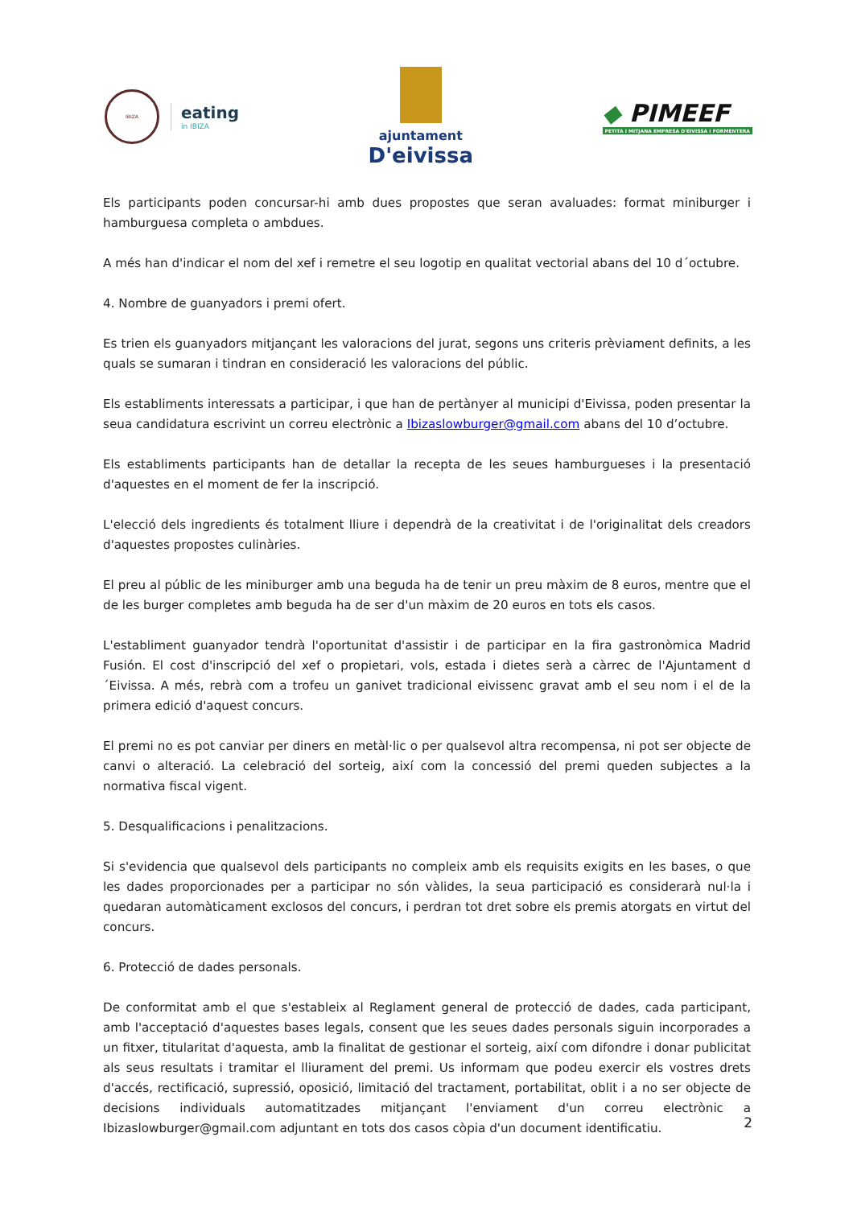IBIZA
eating
in IBIZA
ajuntament
D'eivissa
◆ PIMEEF
PETITA I MITJANA EMPRESA D'EIVISSA I FORMENTERA
Els participants poden concursar-hi amb dues propostes que seran avaluades: format miniburger i hamburguesa completa o ambdues.
A més han d'indicar el nom del xef i remetre el seu logotip en qualitat vectorial abans del 10 d´octubre.
4. Nombre de guanyadors i premi ofert.
Es trien els guanyadors mitjançant les valoracions del jurat, segons uns criteris prèviament definits, a les quals se sumaran i tindran en consideració les valoracions del públic.
Els establiments interessats a participar, i que han de pertànyer al municipi d'Eivissa, poden presentar la seua candidatura escrivint un correu electrònic a Ibizaslowburger@gmail.com abans del 10 d’octubre.
Els establiments participants han de detallar la recepta de les seues hamburgueses i la presentació d'aquestes en el moment de fer la inscripció.
L'elecció dels ingredients és totalment lliure i dependrà de la creativitat i de l'originalitat dels creadors d'aquestes propostes culinàries.
El preu al públic de les miniburger amb una beguda ha de tenir un preu màxim de 8 euros, mentre que el de les burger completes amb beguda ha de ser d'un màxim de 20 euros en tots els casos.
L'establiment guanyador tendrà l'oportunitat d'assistir i de participar en la fira gastronòmica Madrid Fusión. El cost d'inscripció del xef o propietari, vols, estada i dietes serà a càrrec de l'Ajuntament d´Eivissa. A més, rebrà com a trofeu un ganivet tradicional eivissenc gravat amb el seu nom i el de la primera edició d'aquest concurs.
El premi no es pot canviar per diners en metàl·lic o per qualsevol altra recompensa, ni pot ser objecte de canvi o alteració. La celebració del sorteig, així com la concessió del premi queden subjectes a la normativa fiscal vigent.
5. Desqualificacions i penalitzacions.
Si s'evidencia que qualsevol dels participants no compleix amb els requisits exigits en les bases, o que les dades proporcionades per a participar no són vàlides, la seua participació es considerarà nul·la i quedaran automàticament exclosos del concurs, i perdran tot dret sobre els premis atorgats en virtut del concurs.
6. Protecció de dades personals.
De conformitat amb el que s'estableix al Reglament general de protecció de dades, cada participant, amb l'acceptació d'aquestes bases legals, consent que les seues dades personals siguin incorporades a un fitxer, titularitat d'aquesta, amb la finalitat de gestionar el sorteig, així com difondre i donar publicitat als seus resultats i tramitar el lliurament del premi. Us informam que podeu exercir els vostres drets d'accés, rectificació, supressió, oposició, limitació del tractament, portabilitat, oblit i a no ser objecte de decisions individuals automatitzades mitjançant l'enviament d'un correu electrònic a Ibizaslowburger@gmail.com adjuntant en tots dos casos còpia d'un document identificatiu.
2